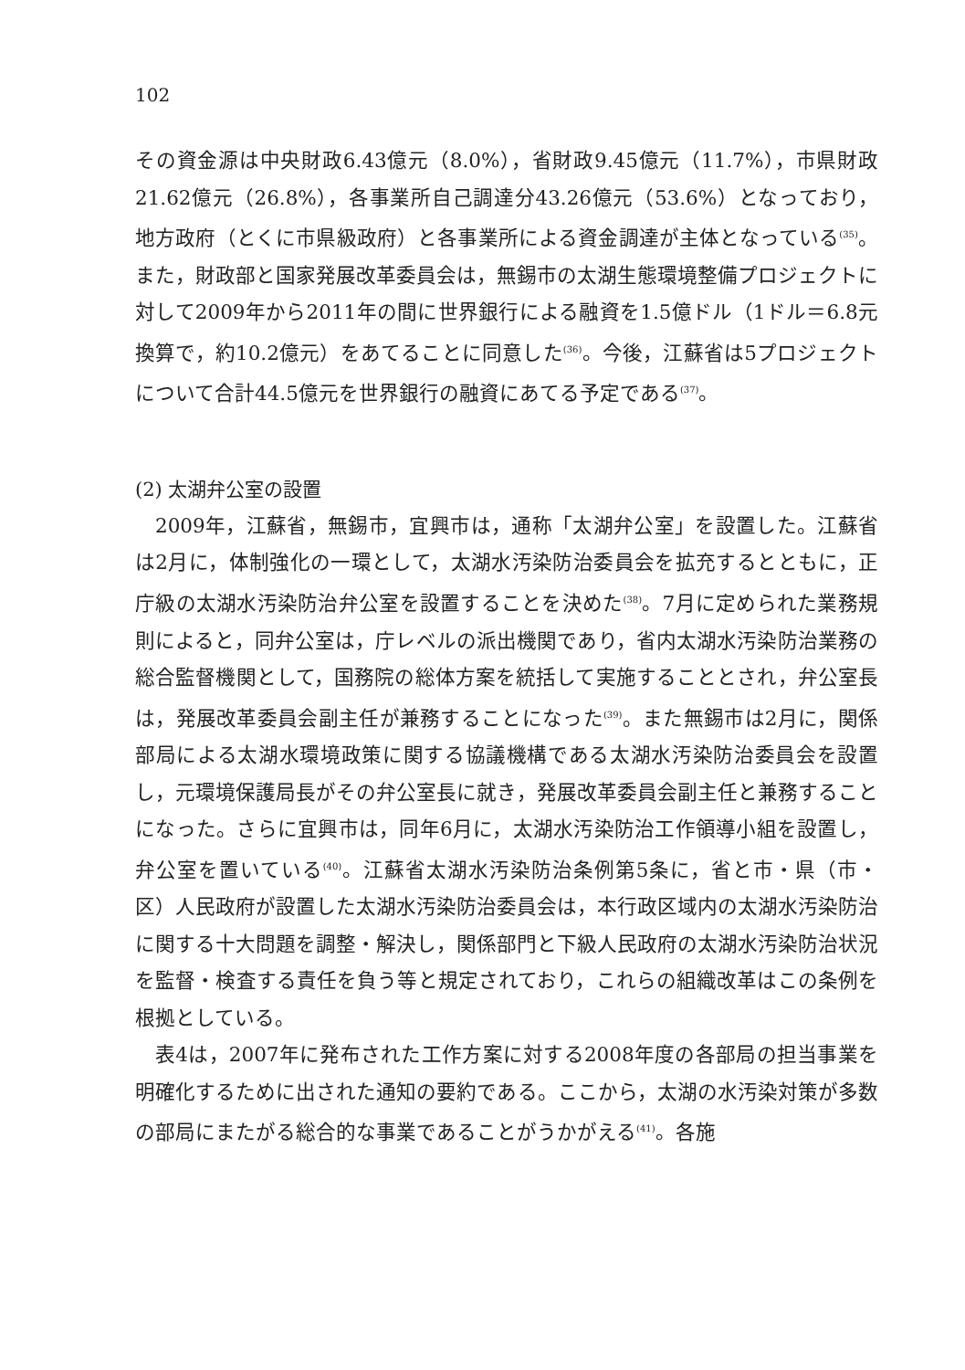102
その資金源は中央財政6.43億元（8.0%），省財政9.45億元（11.7%），市県財政21.62億元（26.8%），各事業所自己調達分43.26億元（53.6%）となっており，地方政府（とくに市県級政府）と各事業所による資金調達が主体となっている<sup>(35)</sup>。また，財政部と国家発展改革委員会は，無錫市の太湖生態環境整備プロジェクトに対して2009年から2011年の間に世界銀行による融資を1.5億ドル（1ドル＝6.8元換算で，約10.2億元）をあてることに同意した<sup>(36)</sup>。今後，江蘇省は5プロジェクトについて合計44.5億元を世界銀行の融資にあてる予定である<sup>(37)</sup>。
(2) 太湖弁公室の設置
2009年，江蘇省，無錫市，宜興市は，通称「太湖弁公室」を設置した。江蘇省は2月に，体制強化の一環として，太湖水汚染防治委員会を拡充するとともに，正庁級の太湖水汚染防治弁公室を設置することを決めた<sup>(38)</sup>。7月に定められた業務規則によると，同弁公室は，庁レベルの派出機関であり，省内太湖水汚染防治業務の総合監督機関として，国務院の総体方案を統括して実施することとされ，弁公室長は，発展改革委員会副主任が兼務することになった<sup>(39)</sup>。また無錫市は2月に，関係部局による太湖水環境政策に関する協議機構である太湖水汚染防治委員会を設置し，元環境保護局長がその弁公室長に就き，発展改革委員会副主任と兼務することになった。さらに宜興市は，同年6月に，太湖水汚染防治工作領導小組を設置し，弁公室を置いている<sup>(40)</sup>。江蘇省太湖水汚染防治条例第5条に，省と市・県（市・区）人民政府が設置した太湖水汚染防治委員会は，本行政区域内の太湖水汚染防治に関する十大問題を調整・解決し，関係部門と下級人民政府の太湖水汚染防治状況を監督・検査する責任を負う等と規定されており，これらの組織改革はこの条例を根拠としている。
表4は，2007年に発布された工作方案に対する2008年度の各部局の担当事業を明確化するために出された通知の要約である。ここから，太湖の水汚染対策が多数の部局にまたがる総合的な事業であることがうかがえる<sup>(41)</sup>。各施